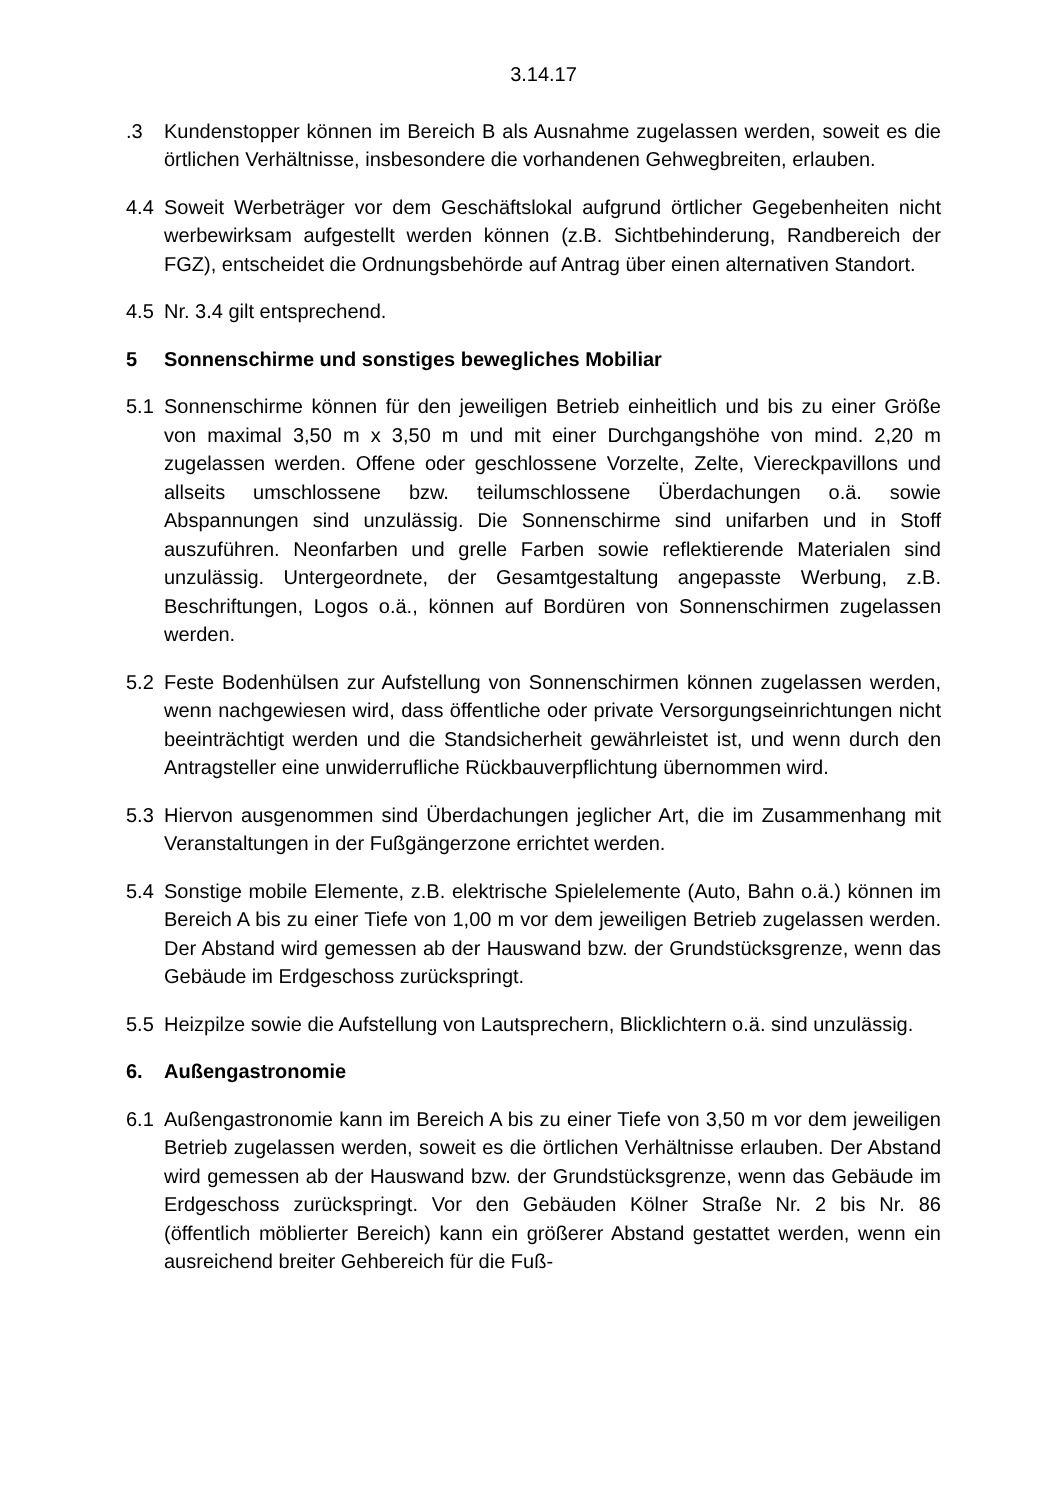3.14.17
.3 Kundenstopper können im Bereich B als Ausnahme zugelassen werden, soweit es die örtlichen Verhältnisse, insbesondere die vorhandenen Gehwegbreiten, erlauben.
4.4 Soweit Werbeträger vor dem Geschäftslokal aufgrund örtlicher Gegebenheiten nicht werbewirksam aufgestellt werden können (z.B. Sichtbehinderung, Randbereich der FGZ), entscheidet die Ordnungsbehörde auf Antrag über einen alternativen Standort.
4.5 Nr. 3.4 gilt entsprechend.
5 Sonnenschirme und sonstiges bewegliches Mobiliar
5.1 Sonnenschirme können für den jeweiligen Betrieb einheitlich und bis zu einer Größe von maximal 3,50 m x 3,50 m und mit einer Durchgangshöhe von mind. 2,20 m zugelassen werden. Offene oder geschlossene Vorzelte, Zelte, Viereckpavillons und allseits umschlossene bzw. teilumschlossene Überdachungen o.ä. sowie Abspannungen sind unzulässig. Die Sonnenschirme sind unifarben und in Stoff auszuführen. Neonfarben und grelle Farben sowie reflektierende Materialen sind unzulässig. Untergeordnete, der Gesamtgestaltung angepasste Werbung, z.B. Beschriftungen, Logos o.ä., können auf Bordüren von Sonnenschirmen zugelassen werden.
5.2 Feste Bodenhülsen zur Aufstellung von Sonnenschirmen können zugelassen werden, wenn nachgewiesen wird, dass öffentliche oder private Versorgungseinrichtungen nicht beeinträchtigt werden und die Standsicherheit gewährleistet ist, und wenn durch den Antragsteller eine unwiderrufliche Rückbauverpflichtung übernommen wird.
5.3 Hiervon ausgenommen sind Überdachungen jeglicher Art, die im Zusammenhang mit Veranstaltungen in der Fußgängerzone errichtet werden.
5.4 Sonstige mobile Elemente, z.B. elektrische Spielelemente (Auto, Bahn o.ä.) können im Bereich A bis zu einer Tiefe von 1,00 m vor dem jeweiligen Betrieb zugelassen werden. Der Abstand wird gemessen ab der Hauswand bzw. der Grundstücksgrenze, wenn das Gebäude im Erdgeschoss zurückspringt.
5.5 Heizpilze sowie die Aufstellung von Lautsprechern, Blicklichtern o.ä. sind unzulässig.
6. Außengastronomie
6.1 Außengastronomie kann im Bereich A bis zu einer Tiefe von 3,50 m vor dem jeweiligen Betrieb zugelassen werden, soweit es die örtlichen Verhältnisse erlauben. Der Abstand wird gemessen ab der Hauswand bzw. der Grundstücksgrenze, wenn das Gebäude im Erdgeschoss zurückspringt. Vor den Gebäuden Kölner Straße Nr. 2 bis Nr. 86 (öffentlich möblierter Bereich) kann ein größerer Abstand gestattet werden, wenn ein ausreichend breiter Gehbereich für die Fuß-